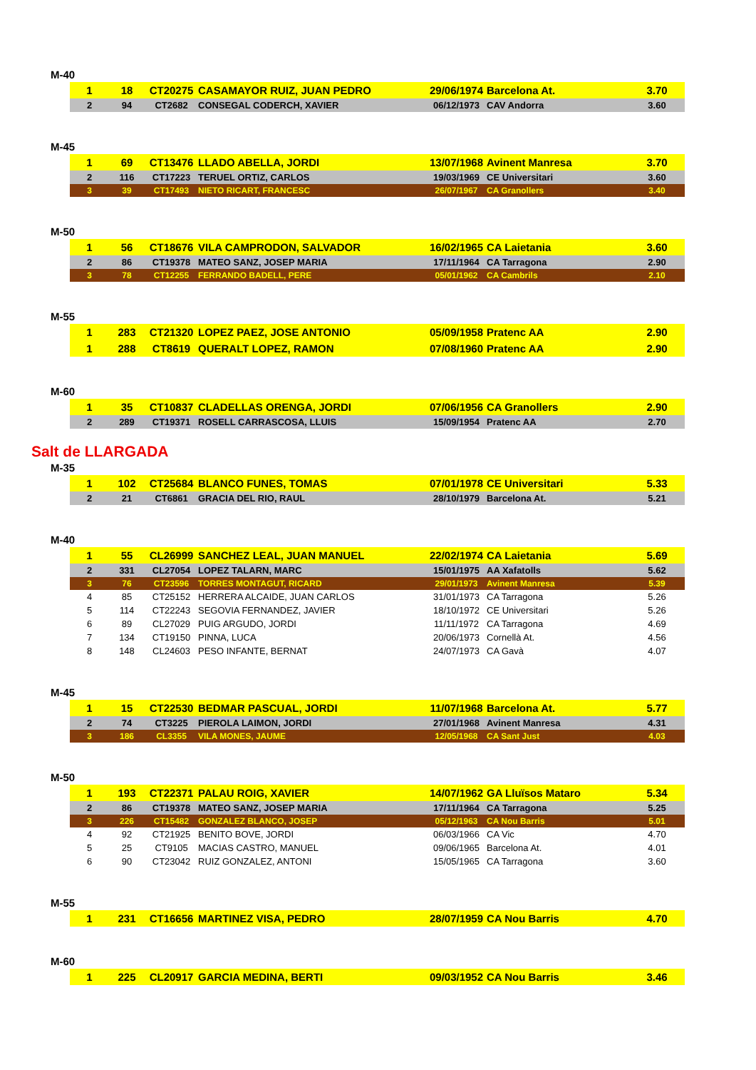M-40
| 1 | 18 | CT20275 | CASAMAYOR RUIZ, JUAN PEDRO | 29/06/1974 | Barcelona At. | 3.70 |
| 2 | 94 | CT2682 | CONSEGAL CODERCH, XAVIER | 06/12/1973 | CAV Andorra | 3.60 |
M-45
| 1 | 69 | CT13476 | LLADO ABELLA, JORDI | 13/07/1968 | Avinent Manresa | 3.70 |
| 2 | 116 | CT17223 | TERUEL ORTIZ, CARLOS | 19/03/1969 | CE Universitari | 3.60 |
| 3 | 39 | CT17493 | NIETO RICART, FRANCESC | 26/07/1967 | CA Granollers | 3.40 |
M-50
| 1 | 56 | CT18676 | VILA CAMPRODON, SALVADOR | 16/02/1965 | CA Laietania | 3.60 |
| 2 | 86 | CT19378 | MATEO SANZ, JOSEP MARIA | 17/11/1964 | CA Tarragona | 2.90 |
| 3 | 78 | CT12255 | FERRANDO BADELL, PERE | 05/01/1962 | CA Cambrils | 2.10 |
M-55
| 1 | 283 | CT21320 | LOPEZ PAEZ, JOSE ANTONIO | 05/09/1958 | Pratenc AA | 2.90 |
| 1 | 288 | CT8619 | QUERALT LOPEZ, RAMON | 07/08/1960 | Pratenc AA | 2.90 |
M-60
| 1 | 35 | CT10837 | CLADELLAS ORENGA, JORDI | 07/06/1956 | CA Granollers | 2.90 |
| 2 | 289 | CT19371 | ROSELL CARRASCOSA, LLUIS | 15/09/1954 | Pratenc AA | 2.70 |
Salt de LLARGADA
M-35
| 1 | 102 | CT25684 | BLANCO FUNES, TOMAS | 07/01/1978 | CE Universitari | 5.33 |
| 2 | 21 | CT6861 | GRACIA DEL RIO, RAUL | 28/10/1979 | Barcelona At. | 5.21 |
M-40
| 1 | 55 | CL26999 | SANCHEZ LEAL, JUAN MANUEL | 22/02/1974 | CA Laietania | 5.69 |
| 2 | 331 | CL27054 | LOPEZ TALARN, MARC | 15/01/1975 | AA Xafatolls | 5.62 |
| 3 | 76 | CT23596 | TORRES MONTAGUT, RICARD | 29/01/1973 | Avinent Manresa | 5.39 |
| 4 | 85 | CT25152 | HERRERA ALCAIDE, JUAN CARLOS | 31/01/1973 | CA Tarragona | 5.26 |
| 5 | 114 | CT22243 | SEGOVIA FERNANDEZ, JAVIER | 18/10/1972 | CE Universitari | 5.26 |
| 6 | 89 | CL27029 | PUIG ARGUDO, JORDI | 11/11/1972 | CA Tarragona | 4.69 |
| 7 | 134 | CT19150 | PINNA, LUCA | 20/06/1973 | Cornellà At. | 4.56 |
| 8 | 148 | CL24603 | PESO INFANTE, BERNAT | 24/07/1973 | CA Gavà | 4.07 |
M-45
| 1 | 15 | CT22530 | BEDMAR PASCUAL, JORDI | 11/07/1968 | Barcelona At. | 5.77 |
| 2 | 74 | CT3225 | PIEROLA LAIMON, JORDI | 27/01/1968 | Avinent Manresa | 4.31 |
| 3 | 186 | CL3355 | VILA MONES, JAUME | 12/05/1968 | CA Sant Just | 4.03 |
M-50
| 1 | 193 | CT22371 | PALAU ROIG, XAVIER | 14/07/1962 | GA Lluïsos Mataro | 5.34 |
| 2 | 86 | CT19378 | MATEO SANZ, JOSEP MARIA | 17/11/1964 | CA Tarragona | 5.25 |
| 3 | 226 | CT15482 | GONZALEZ BLANCO, JOSEP | 05/12/1963 | CA Nou Barris | 5.01 |
| 4 | 92 | CT21925 | BENITO BOVE, JORDI | 06/03/1966 | CA Vic | 4.70 |
| 5 | 25 | CT9105 | MACIAS CASTRO, MANUEL | 09/06/1965 | Barcelona At. | 4.01 |
| 6 | 90 | CT23042 | RUIZ GONZALEZ, ANTONI | 15/05/1965 | CA Tarragona | 3.60 |
M-55
| 1 | 231 | CT16656 | MARTINEZ VISA, PEDRO | 28/07/1959 | CA Nou Barris | 4.70 |
M-60
| 1 | 225 | CL20917 | GARCIA MEDINA, BERTI | 09/03/1952 | CA Nou Barris | 3.46 |